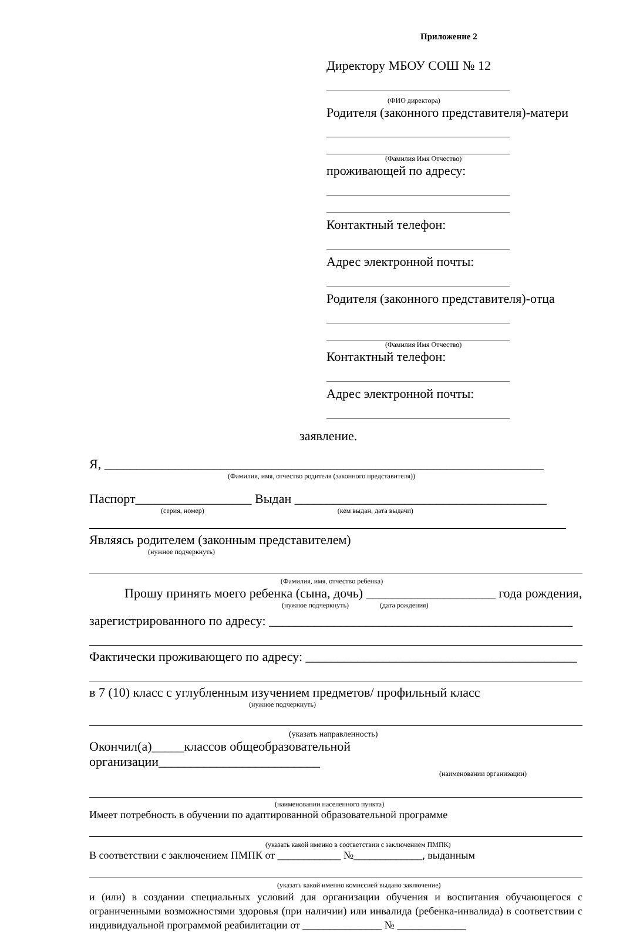Приложение 2
Директору МБОУ СОШ № 12
(ФИО директора)
Родителя (законного представителя)-матери
(Фамилия Имя Отчество)
проживающей по адресу:
Контактный телефон:
Адрес электронной почты:
Родителя (законного представителя)-отца
(Фамилия Имя Отчество)
Контактный телефон:
Адрес электронной почты:
заявление.
Я, ____________________________________________________________________
(Фамилия, имя, отчество родителя (законного представителя))
Паспорт__________________ Выдан _______________________________________
(серия, номер) (кем выдан, дата выдачи)
Являясь родителем (законным представителем)
(нужное подчеркнуть)
(Фамилия, имя, отчество ребенка)
Прошу принять моего ребенка (сына, дочь) ____________________ года рождения,
(нужное подчеркнуть) (дата рождения)
зарегистрированного по адресу: _______________________________________________
Фактически проживающего по адресу: __________________________________________
в 7 (10) класс с углубленным изучением предметов/ профильный класс
(нужное подчеркнуть)
(указать направленность)
Окончил(а)_____классов общеобразовательной организации_________________________
(наименовании организации)
(наименовании населенного пункта)
Имеет потребность в обучении по адаптированной образовательной программе
(указать какой именно в соответствии с заключением ПМПК)
В соответствии с заключением ПМПК от ____________ №_____________, выданным
(указать какой именно комиссией выдано заключение)
и (или) в создании специальных условий для организации обучения и воспитания обучающегося с ограниченными возможностями здоровья (при наличии) или инвалида (ребенка-инвалида) в соответствии с индивидуальной программой реабилитации от _______________ № _____________